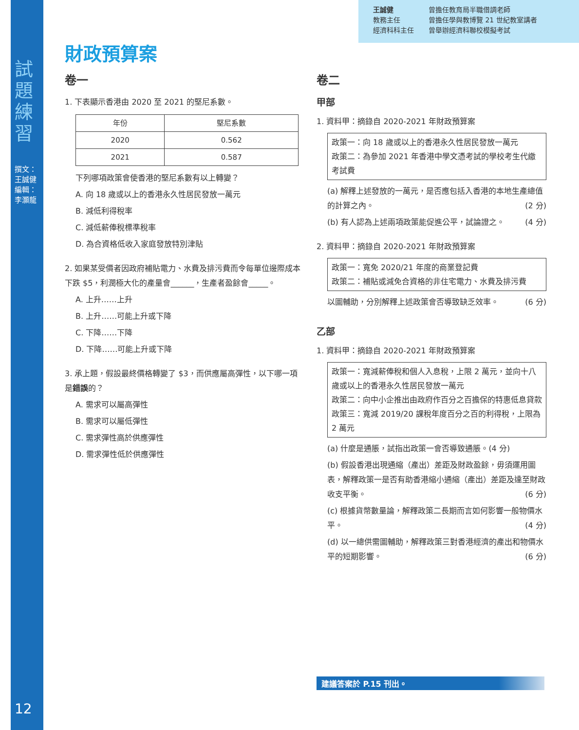試題練習
撰文：王誠健 編輯：李灝龍
12
王誠健
教務主任
經濟科科主任
曾擔任教育局半職借調老師
曾擔任學與教博覽 21 世紀教室講者
曾舉辦經濟科聯校模擬考試
財政預算案
卷一
1. 下表顯示香港由 2020 至 2021 的堅尼系數。
| 年份 | 堅尼系數 |
| --- | --- |
| 2020 | 0.562 |
| 2021 | 0.587 |
下列哪項政策會使香港的堅尼系數有以上轉變？
A. 向 18 歲或以上的香港永久性居民發放一萬元
B. 減低利得稅率
C. 減低薪俸稅標準稅率
D. 為合資格低收入家庭發放特別津貼
2. 如果某受價者因政府補貼電力、水費及排污費而令每單位邊際成本下跌 $5，利潤極大化的產量會______，生產者盈餘會_____。
A. 上升……上升
B. 上升……可能上升或下降
C. 下降……下降
D. 下降……可能上升或下降
3. 承上題，假設最終價格轉變了 $3，而供應屬高彈性，以下哪一項是錯誤的？
A. 需求可以屬高彈性
B. 需求可以屬低彈性
C. 需求彈性高於供應彈性
D. 需求彈性低於供應彈性
卷二
甲部
1. 資料甲：摘錄自 2020-2021 年財政預算案
政策一：向 18 歲或以上的香港永久性居民發放一萬元
政策二：為參加 2021 年香港中學文憑考試的學校考生代繳考試費
(a) 解釋上述發放的一萬元，是否應包括入香港的本地生產總值的計算之內。 (2 分)
(b) 有人認為上述兩項政策能促進公平，試論證之。 (4 分)
2. 資料甲：摘錄自 2020-2021 年財政預算案
政策一：寬免 2020/21 年度的商業登記費
政策二：補貼或減免合資格的非住宅電力、水費及排污費
以圖輔助，分別解釋上述政策會否導致缺乏效率。 (6 分)
乙部
1. 資料甲：摘錄自 2020-2021 年財政預算案
政策一：寬減薪俸稅和個人入息稅，上限 2 萬元，並向十八歲或以上的香港永久性居民發放一萬元
政策二：向中小企推出由政府作百分之百擔保的特惠低息貸款
政策三：寬減 2019/20 課稅年度百分之百的利得稅，上限為 2 萬元
(a) 什麼是通脹，試指出政策一會否導致通脹。(4 分)
(b) 假設香港出現通縮（產出）差距及財政盈餘，毋須運用圖表，解釋政策一是否有助香港縮小通縮（產出）差距及達至財政收支平衡。 (6 分)
(c) 根據貨幣數量論，解釋政策二長期而言如何影響一般物價水平。 (4 分)
(d) 以一總供需圖輔助，解釋政策三對香港經濟的產出和物價水平的短期影響。 (6 分)
建議答案於 P.15 刊出。